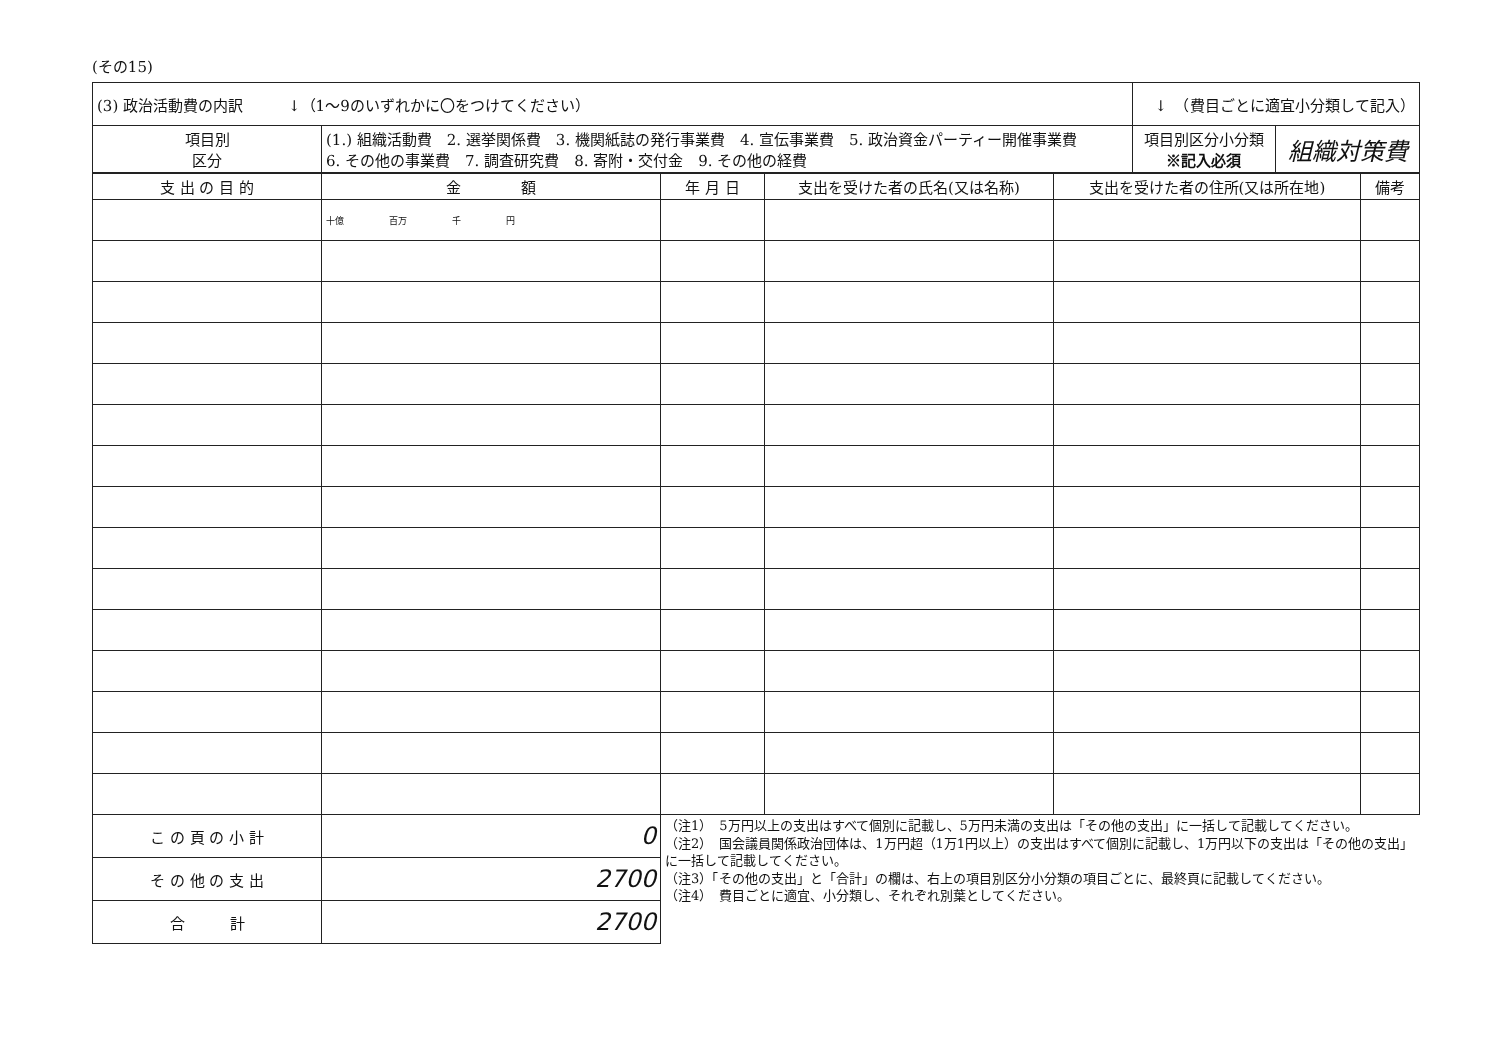(その15)
| (3) 政治活動費の内訳 ↓（1～9のいずれかに〇をつけてください） | | ↓ （費目ごとに適宜小分類して記入） | |
| 項目別 区分 | (1.) 組織活動費 2. 選挙関係費 3. 機関紙誌の発行事業費 4. 宣伝事業費 5. 政治資金パーティー開催事業費 6. その他の事業費 7. 調査研究費 8. 寄附・交付金 9. その他の経費 | 項目別区分小分類 ※記入必須 | 組織対策費 |
| 支 出 の 目 的 | 金 額 | 年 月 日 | 支出を受けた者の氏名(又は名称) | 支出を受けた者の住所(又は所在地) | 備考 |
| --- | --- | --- | --- | --- | --- |
| | 十億 百万 千 円 | | | | |
| こ の 頁 の 小 計 | 0 | （注1） 5万円以上の支出はすべて個別に記載し、5万円未満の支出は「その他の支出」に一括して記載してください。 （注2） 国会議員関係政治団体は、1万円超（1万1円以上）の支出はすべて個別に記載し、1万円以下の支出は「その他の支出」に一括して記載してください。 （注3）「その他の支出」と「合計」の欄は、右上の項目別区分小分類の項目ごとに、最終頁に記載してください。 （注4） 費目ごとに適宜、小分類し、それぞれ別葉としてください。 | | | |
| そ の 他 の 支 出 | 2700 | | | | |
| 合 計 | 2700 | | | | |